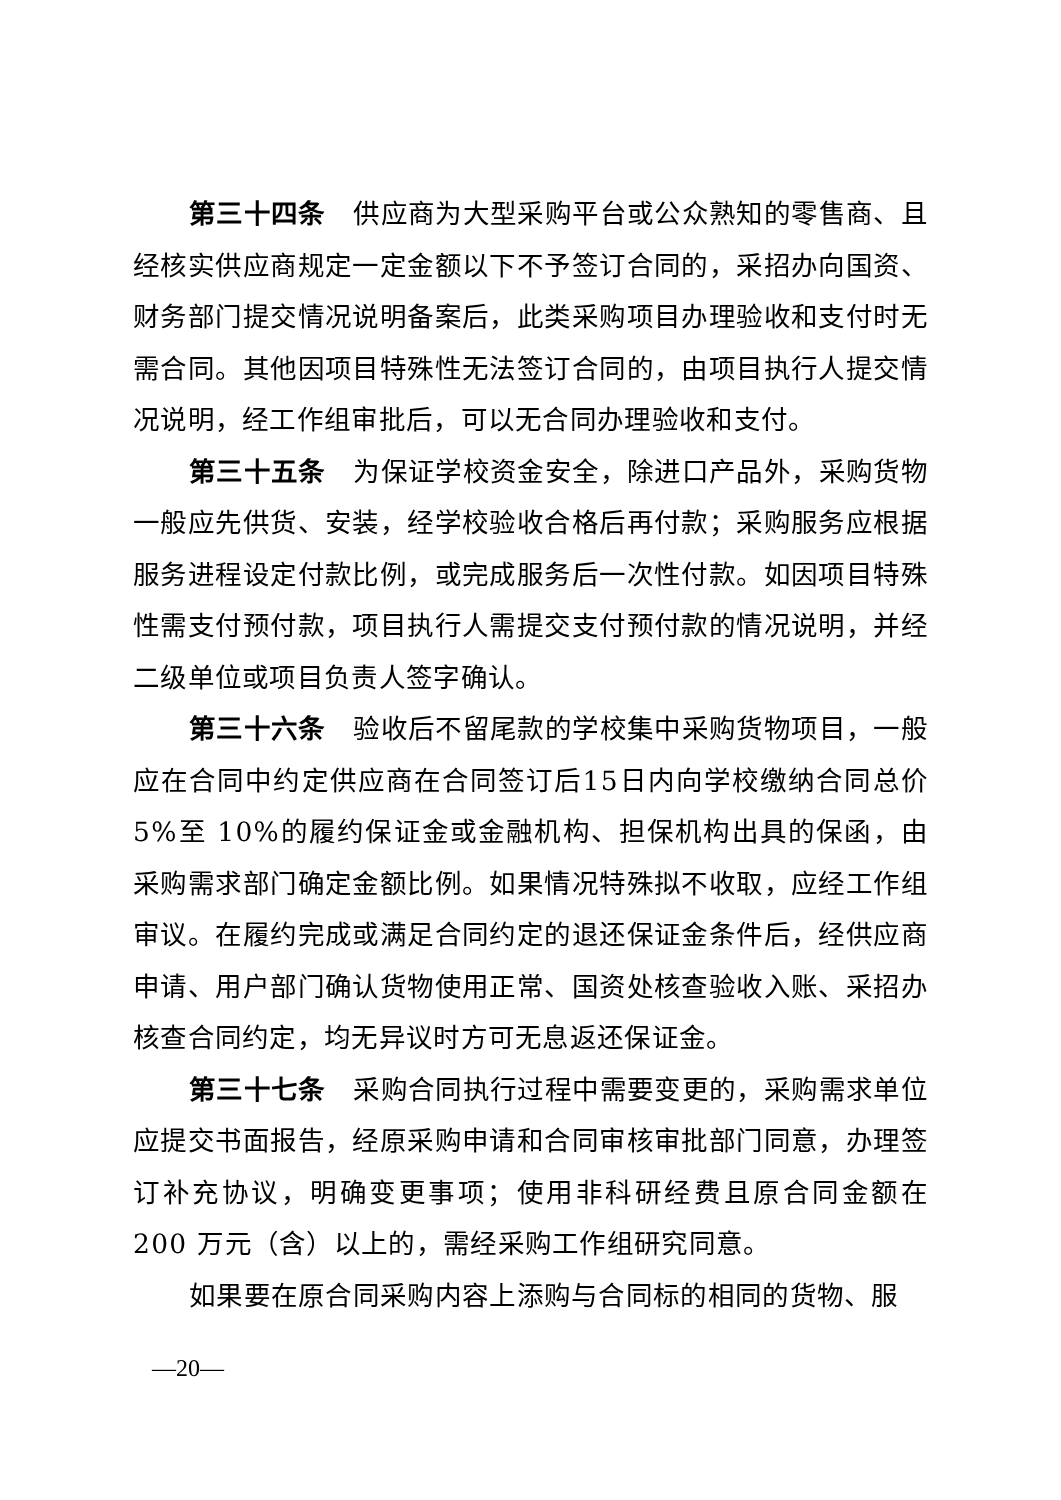第三十四条　供应商为大型采购平台或公众熟知的零售商、且经核实供应商规定一定金额以下不予签订合同的，采招办向国资、财务部门提交情况说明备案后，此类采购项目办理验收和支付时无需合同。其他因项目特殊性无法签订合同的，由项目执行人提交情况说明，经工作组审批后，可以无合同办理验收和支付。
第三十五条　为保证学校资金安全，除进口产品外，采购货物一般应先供货、安装，经学校验收合格后再付款；采购服务应根据服务进程设定付款比例，或完成服务后一次性付款。如因项目特殊性需支付预付款，项目执行人需提交支付预付款的情况说明，并经二级单位或项目负责人签字确认。
第三十六条　验收后不留尾款的学校集中采购货物项目，一般应在合同中约定供应商在合同签订后15日内向学校缴纳合同总价 5%至 10%的履约保证金或金融机构、担保机构出具的保函，由采购需求部门确定金额比例。如果情况特殊拟不收取，应经工作组审议。在履约完成或满足合同约定的退还保证金条件后，经供应商申请、用户部门确认货物使用正常、国资处核查验收入账、采招办核查合同约定，均无异议时方可无息返还保证金。
第三十七条　采购合同执行过程中需要变更的，采购需求单位应提交书面报告，经原采购申请和合同审核审批部门同意，办理签订补充协议，明确变更事项；使用非科研经费且原合同金额在 200 万元（含）以上的，需经采购工作组研究同意。
如果要在原合同采购内容上添购与合同标的相同的货物、服
—20—